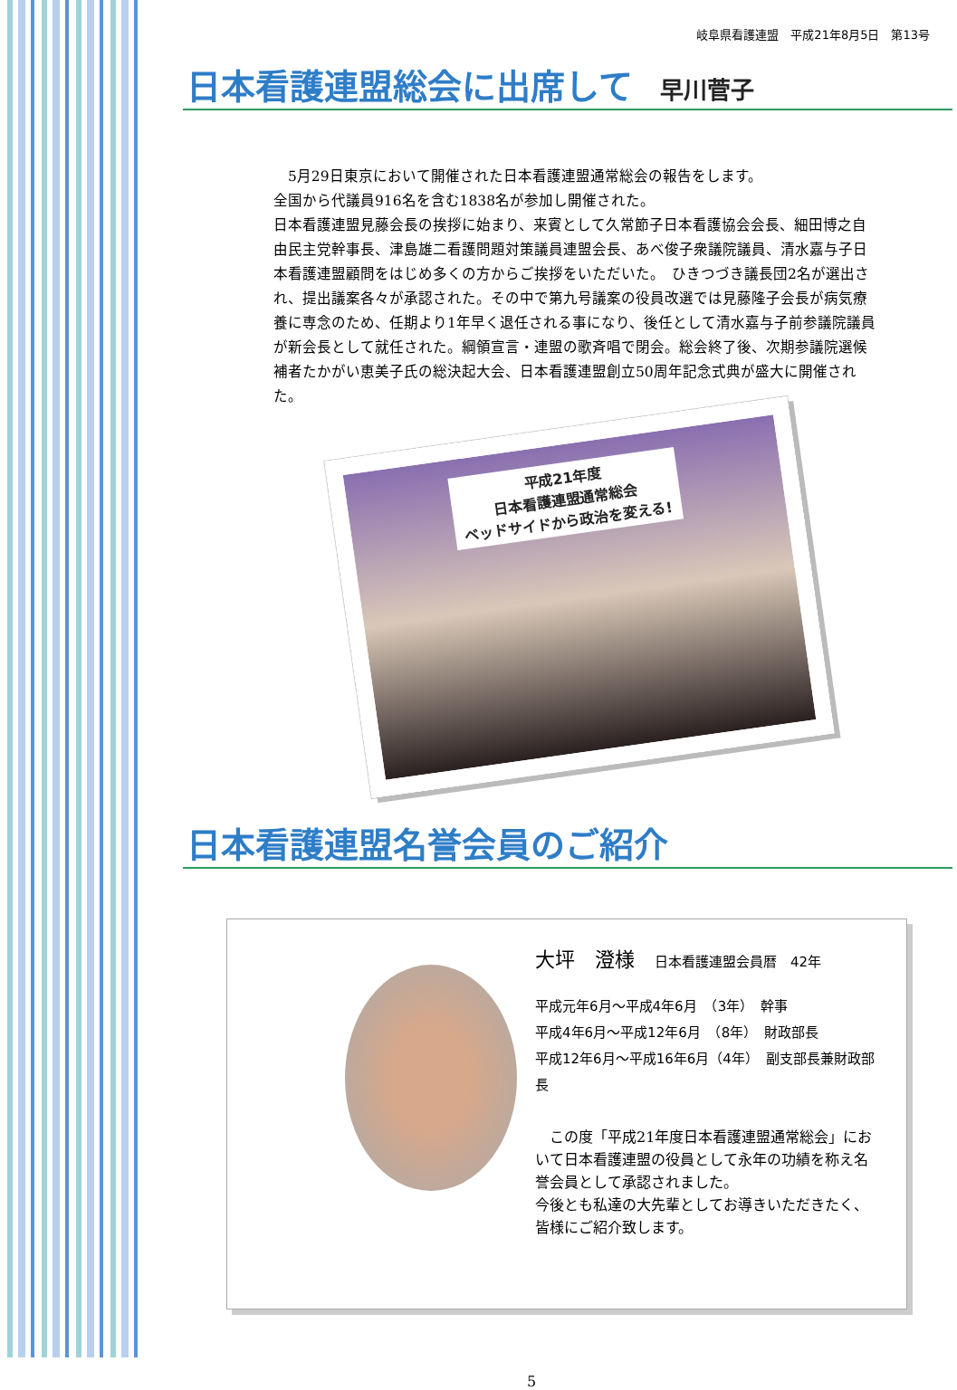岐阜県看護連盟　平成21年8月5日　第13号
日本看護連盟総会に出席して 早川菅子
　5月29日東京において開催された日本看護連盟通常総会の報告をします。
全国から代議員916名を含む1838名が参加し開催された。
日本看護連盟見藤会長の挨拶に始まり、来賓として久常節子日本看護協会会長、細田博之自由民主党幹事長、津島雄二看護問題対策議員連盟会長、あべ俊子衆議院議員、清水嘉与子日本看護連盟顧問をはじめ多くの方からご挨拶をいただいた。　ひきつづき議長団2名が選出され、提出議案各々が承認された。その中で第九号議案の役員改選では見藤隆子会長が病気療養に専念のため、任期より1年早く退任される事になり、後任として清水嘉与子前参議院議員が新会長として就任された。綱領宣言・連盟の歌斉唱で閉会。総会終了後、次期参議院選候補者たかがい恵美子氏の総決起大会、日本看護連盟創立50周年記念式典が盛大に開催された。
平成21年度
日本看護連盟通常総会
ベッドサイドから政治を変える!
日本看護連盟名誉会員のご紹介
大坪　澄様　日本看護連盟会員暦　42年
平成元年6月～平成4年6月　（3年）　幹事
平成4年6月～平成12年6月　（8年）　財政部長
平成12年6月～平成16年6月（4年）　副支部長兼財政部長
　この度「平成21年度日本看護連盟通常総会」において日本看護連盟の役員として永年の功績を称え名誉会員として承認されました。
今後とも私達の大先輩としてお導きいただきたく、皆様にご紹介致します。
5